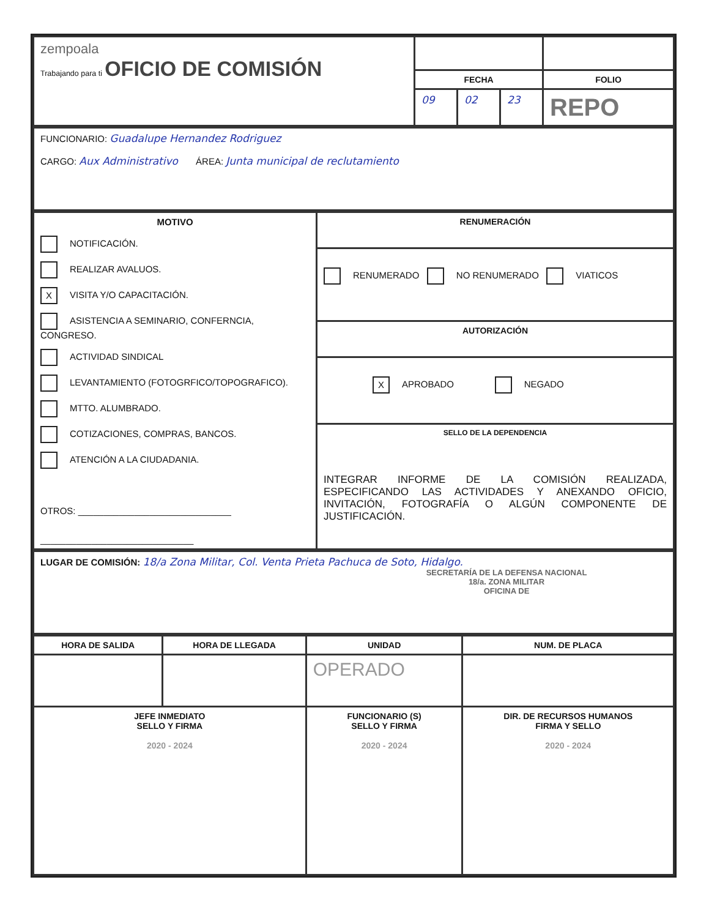| zempoala Trabajando para ti OFICIO DE COMISIÓN | | | | |
| | FECHA | | | FOLIO |
| | 09 | 02 | 23 | REPO |
| FUNCIONARIO: Guadalupe Hernandez Rodriguez CARGO: Aux Administrativo ÁREA: Junta municipal de reclutamiento |
| MOTIVO NOTIFICACIÓN. REALIZAR AVALUOS. X VISITA Y/O CAPACITACIÓN. ASISTENCIA A SEMINARIO, CONFERNCIA, CONGRESO. ACTIVIDAD SINDICAL LEVANTAMIENTO (FOTOGRFICO/TOPOGRAFICO). MTTO. ALUMBRADO. COTIZACIONES, COMPRAS, BANCOS. ATENCIÓN A LA CIUDADANIA. OTROS: ______________________________ ______________________________ | RENUMERACIÓN |
| | RENUMERADO NO RENUMERADO VIATICOS |
| | AUTORIZACIÓN |
| | X APROBADO NEGADO |
| | SELLO DE LA DEPENDENCIA INTEGRAR INFORME DE LA COMISIÓN REALIZADA, ESPECIFICANDO LAS ACTIVIDADES Y ANEXANDO OFICIO, INVITACIÓN, FOTOGRAFÍA O ALGÚN COMPONENTE DE JUSTIFICACIÓN. |
| LUGAR DE COMISIÓN: 18/a Zona Militar, Col. Venta Prieta Pachuca de Soto, Hidalgo. SECRETARÍA DE LA DEFENSA NACIONAL 18/a. ZONA MILITAR OFICINA DE |
| HORA DE SALIDA | HORA DE LLEGADA | UNIDAD | NUM. DE PLACA |
| --- | --- | --- | --- |
| | | OPERADO | |
| JEFE INMEDIATO SELLO Y FIRMA 2020 - 2024 | | FUNCIONARIO (S) SELLO Y FIRMA 2020 - 2024 | DIR. DE RECURSOS HUMANOS FIRMA Y SELLO 2020 - 2024 |